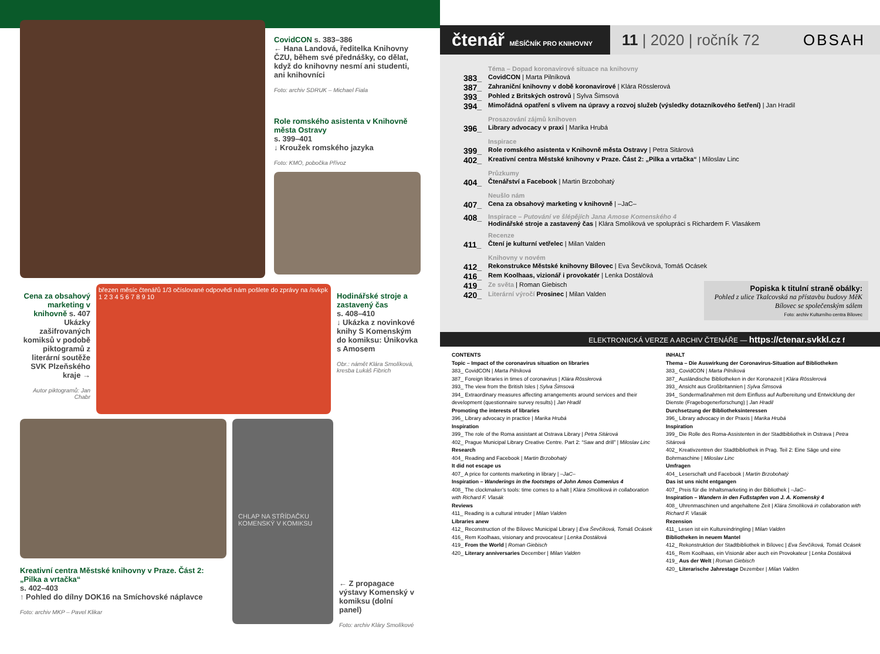CovidCON s. 383–386
← Hana Landová, ředitelka Knihovny ČZU, během své přednášky, co dělat, když do knihovny nesmí ani studenti, ani knihovníci
Foto: archiv SDRUK – Michael Fiala
Role romského asistenta v Knihovně města Ostravy
s. 399–401
↓ Kroužek romského jazyka
Foto: KMO, pobočka Přívoz
Cena za obsahový marketing v knihovně s. 407 Ukázky zašifrovaných komiksů v podobě piktogramů z literární soutěže SVK Plzeňského kraje →
Autor piktogramů: Jan Chabr
březen měsíc čtenářů 1/3 očíslované odpovědi nám pošlete do zprávy na /svkpk
1 2 3 4 5 6 7 8 9 10
Hodinářské stroje a zastavený čas
s. 408–410
↓ Ukázka z novinkové knihy S Komenským do komiksu: Únikovka s Amosem
Obr.: námět Klára Smolíková, kresba Lukáš Fibrich
Kreativní centra Městské knihovny v Praze. Část 2: „Pilka a vrtačka“
s. 402–403
↑ Pohled do dílny DOK16 na Smíchovské náplavce
Foto: archiv MKP – Pavel Klikar
CHLAP NA STŘÍDAČKU
KOMENSKÝ V KOMIKSU
← Z propagace výstavy Komenský v komiksu (dolní panel)
Foto: archiv Kláry Smolíkové
čtenář MĚSÍČNÍK PRO KNIHOVNY
11 | 2020 | ročník 72 OBSAH
Téma – Dopad koronavirové situace na knihovny
383_ CovidCON | Marta Pilníková
387_ Zahraniční knihovny v době koronavirové | Klára Rösslerová
393_ Pohled z Britských ostrovů | Sylva Šimsová
394_ Mimořádná opatření s vlivem na úpravy a rozvoj služeb (výsledky dotazníkového šetření) | Jan Hradil
Prosazování zájmů knihoven
396_ Library advocacy v praxi | Marika Hrubá
Inspirace
399_ Role romského asistenta v Knihovně města Ostravy | Petra Sitárová
402_ Kreativní centra Městské knihovny v Praze. Část 2: „Pilka a vrtačka“ | Miloslav Linc
Průzkumy
404_ Čtenářství a Facebook | Martin Brzobohatý
Neušlo nám
407_ Cena za obsahový marketing v knihovně | –JaC–
408_ Inspirace – Putování ve šlépějích Jana Amose Komenského 4
Hodinářské stroje a zastavený čas | Klára Smolíková ve spolupráci s Richardem F. Vlasákem
Recenze
411_ Čtení je kulturní vetřelec | Milan Valden
Knihovny v novém
412_ Rekonstrukce Městské knihovny Bílovec | Eva Ševčíková, Tomáš Ocásek
416_ Rem Koolhaas, vizionář i provokatér | Lenka Dostálová
419_ Ze světa | Roman Giebisch
420_ Literární výročí Prosinec | Milan Valden
Popiska k titulní straně obálky:
Pohled z ulice Tkalcovská na přístavbu budovy MěK Bílovec se společenským sálem
Foto: archiv Kulturního centra Bílovec
ELEKTRONICKÁ VERZE A ARCHIV ČTENÁŘE — https://ctenar.svkkl.cz f
CONTENTS
Topic – Impact of the coronavirus situation on libraries
383_ CovidCON | Marta Pilníková
387_ Foreign libraries in times of coronavirus | Klára Rösslerová
393_ The view from the British Isles | Sylva Šimsová
394_ Extraordinary measures affecting arrangements around services and their development (questionnaire survey results) | Jan Hradil
Promoting the interests of libraries
396_ Library advocacy in practice | Marika Hrubá
Inspiration
399_ The role of the Roma assistant at Ostrava Library | Petra Sitárová
402_ Prague Municipal Library Creative Centre. Part 2: “Saw and drill” | Miloslav Linc
Research
404_ Reading and Facebook | Martin Brzobohatý
It did not escape us
407_ A price for contents marketing in library | –JaC–
Inspiration – Wanderings in the footsteps of John Amos Comenius 4
408_ The clockmaker’s tools: time comes to a halt | Klára Smolíková in collaboration with Richard F. Vlasák
Reviews
411_ Reading is a cultural intruder | Milan Valden
Libraries anew
412_ Reconstruction of the Bílovec Municipal Library | Eva Ševčíková, Tomáš Ocásek
416_ Rem Koolhaas, visionary and provocateur | Lenka Dostálová
419_ From the World | Roman Giebisch
420_ Literary anniversaries December | Milan Valden
INHALT
Thema – Die Auswirkung der Coronavirus-Situation auf Bibliotheken
383_ CovidCON | Marta Pilníková
387_ Ausländische Bibliotheken in der Koronazeit | Klára Rösslerová
393_ Ansicht aus Großbritannien | Sylva Šimsová
394_ Sondermaßnahmen mit dem Einfluss auf Aufbereitung und Entwicklung der Dienste (Fragebogenerforschung) | Jan Hradil
Durchsetzung der Bibliotheksinteressen
396_ Library advocacy in der Praxis | Marika Hrubá
Inspiration
399_ Die Rolle des Roma-Assistenten in der Stadtbibliothek in Ostrava | Petra Sitárová
402_ Kreativzentren der Stadtbibliothek in Prag. Teil 2: Eine Säge und eine Bohrmaschine | Miloslav Linc
Umfragen
404_ Leserschaft und Facebook | Martin Brzobohatý
Das ist uns nicht entgangen
407_ Preis für die Inhaltsmarketing in der Bibliothek | –JaC–
Inspiration – Wandern in den Fußstapfen von J. A. Komenský 4
408_ Uhrenmaschinen und angehaltene Zeit | Klára Smolíková in collaboration with Richard F. Vlasák
Rezension
411_ Lesen ist ein Kultureindringling | Milan Valden
Bibliotheken in neuem Mantel
412_ Rekonstruktion der Stadtbibliothek in Bílovec | Eva Ševčíková, Tomáš Ocásek
416_ Rem Koolhaas, ein Visionär aber auch ein Provokateur | Lenka Dostálová
419_ Aus der Welt | Roman Giebisch
420_ Literarische Jahrestage Dezember | Milan Valden